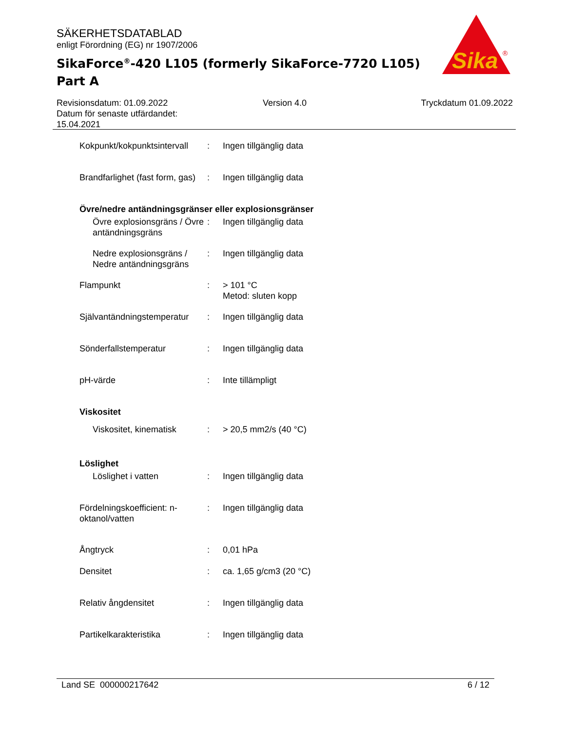SÄKERHETSDATABLAD
enligt Förordning (EG) nr 1907/2006
SikaForce<sup>®</sup>-420 L105 (formerly SikaForce-7720 L105) Part A
Sika
®
Revisionsdatum: 01.09.2022
Datum för senaste utfärdandet:
15.04.2021
Version 4.0 Tryckdatum 01.09.2022
Kokpunkt/kokpunktsintervall
: Ingen tillgänglig data
Brandfarlighet (fast form, gas)
: Ingen tillgänglig data
Övre/nedre antändningsgränser eller explosionsgränser
Övre explosionsgräns / Övre antändningsgräns
: Ingen tillgänglig data
Nedre explosionsgräns / Nedre antändningsgräns
: Ingen tillgänglig data
Flampunkt : > 101 °C
Metod: sluten kopp
Självantändningstemperatur
: Ingen tillgänglig data
Sönderfallstemperatur : Ingen tillgänglig data
pH-värde : Inte tillämpligt
Viskositet
Viskositet, kinematisk
: > 20,5 mm2/s (40 °C)
Löslighet
Löslighet i vatten : Ingen tillgänglig data
Fördelningskoefficient: n-oktanol/vatten
: Ingen tillgänglig data
Ångtryck : 0,01 hPa
Densitet : ca. 1,65 g/cm3 (20 °C)
Relativ ångdensitet : Ingen tillgänglig data
Partikelkarakteristika : Ingen tillgänglig data
Land SE 000000217642 6 / 12